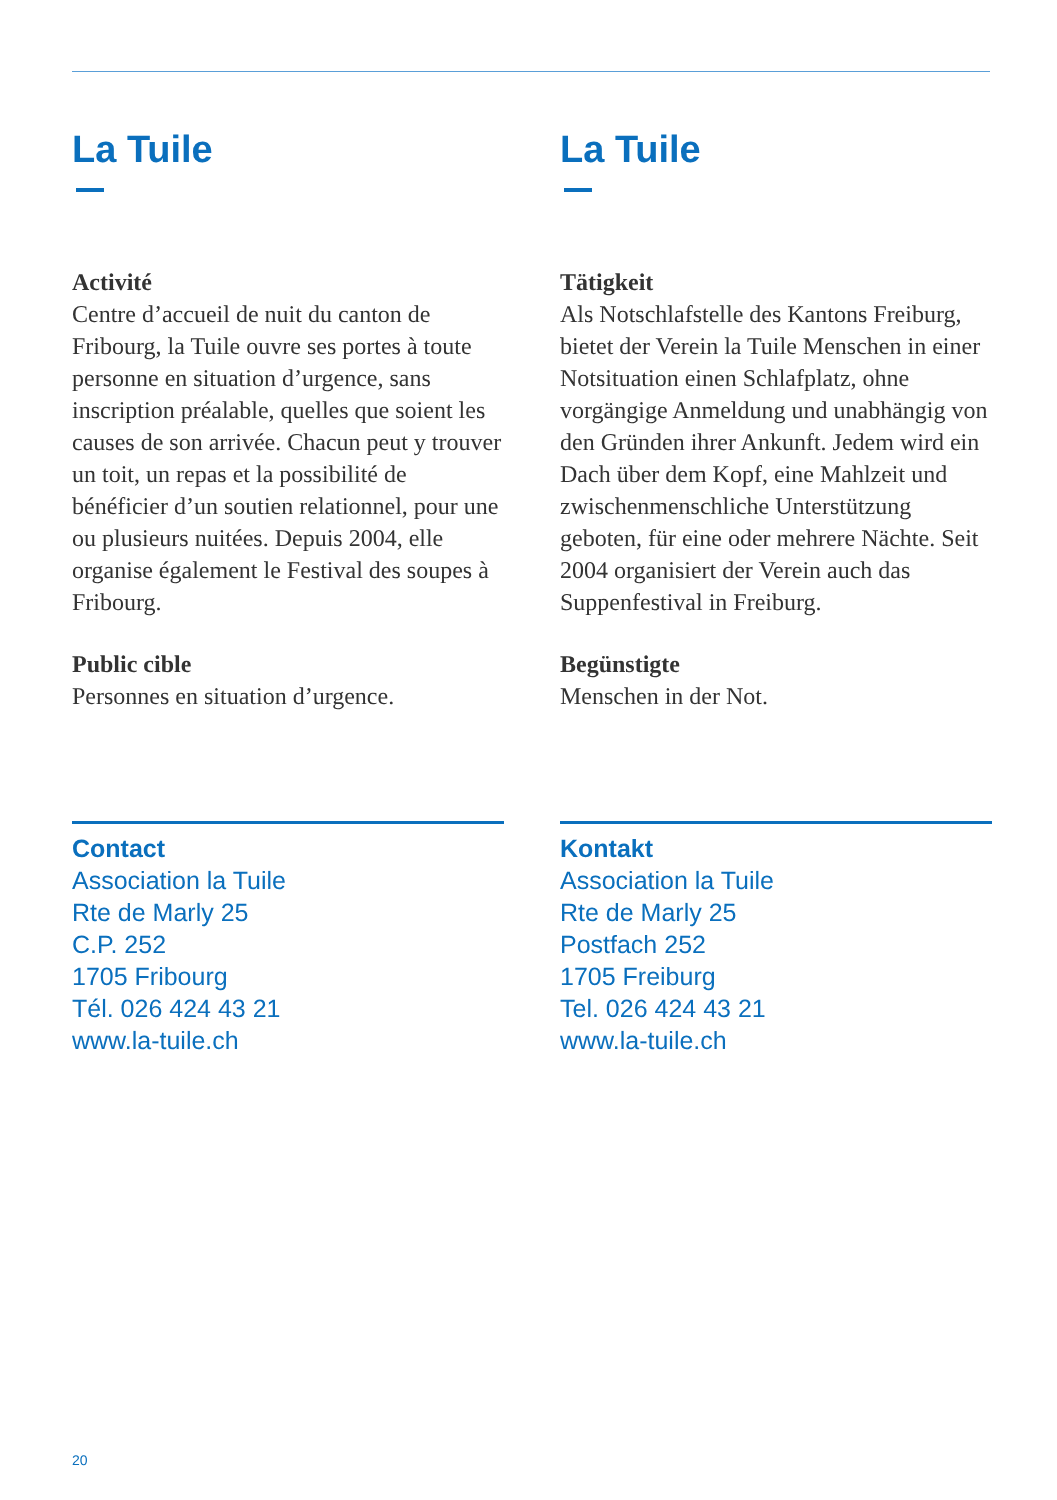La Tuile
Activité
Centre d’accueil de nuit du canton de Fribourg, la Tuile ouvre ses portes à toute personne en situation d’urgence, sans inscription préalable, quelles que soient les causes de son arrivée. Chacun peut y trouver un toit, un repas et la possibilité de bénéficier d’un soutien relationnel, pour une ou plusieurs nuitées. Depuis 2004, elle organise également le Festival des soupes à Fribourg.
Public cible
Personnes en situation d’urgence.
Contact
Association la Tuile
Rte de Marly 25
C.P. 252
1705 Fribourg
Tél. 026 424 43 21
www.la-tuile.ch
La Tuile
Tätigkeit
Als Notschlafstelle des Kantons Freiburg, bietet der Verein la Tuile Menschen in einer Notsituation einen Schlafplatz, ohne vorgängige Anmeldung und unabhängig von den Gründen ihrer Ankunft. Jedem wird ein Dach über dem Kopf, eine Mahlzeit und zwischenmenschliche Unterstützung geboten, für eine oder mehrere Nächte. Seit 2004 organisiert der Verein auch das Suppenfestival in Freiburg.
Begünstigte
Menschen in der Not.
Kontakt
Association la Tuile
Rte de Marly 25
Postfach 252
1705 Freiburg
Tel. 026 424 43 21
www.la-tuile.ch
20